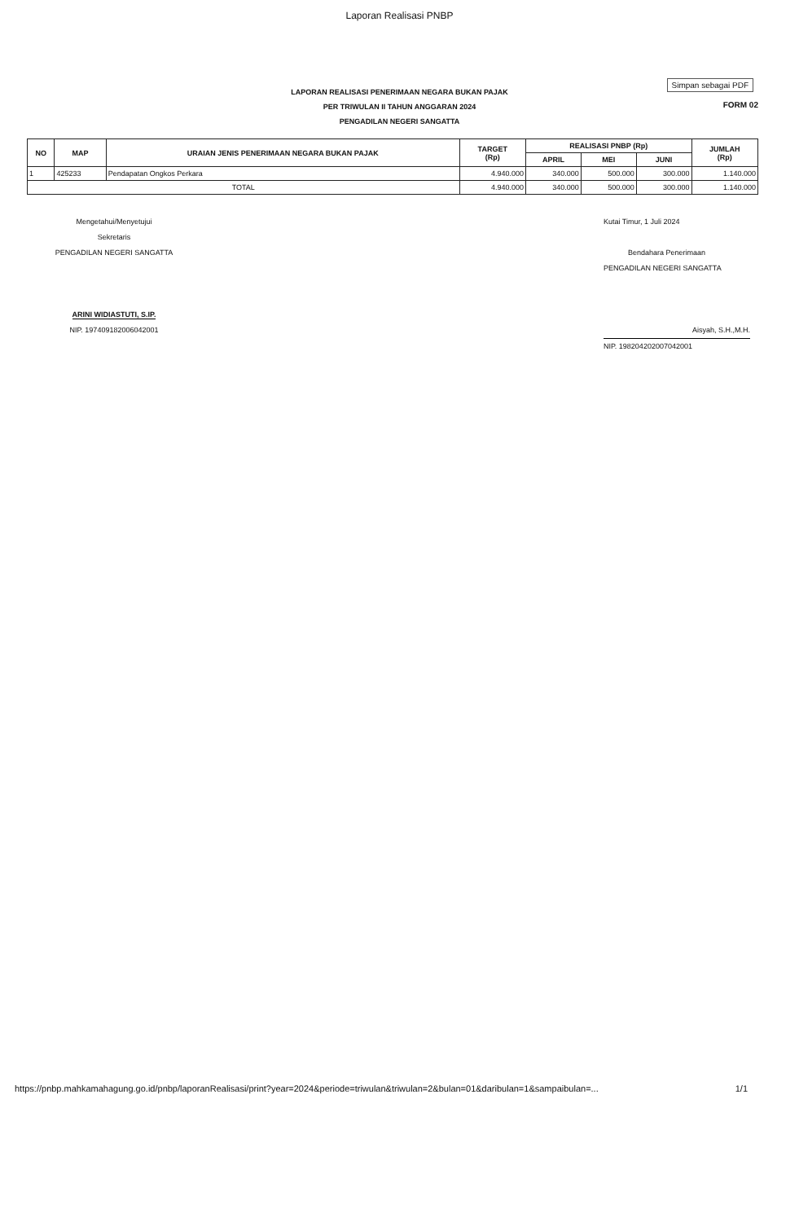Laporan Realisasi PNBP
Simpan sebagai PDF
FORM 02
LAPORAN REALISASI PENERIMAAN NEGARA BUKAN PAJAK
PER TRIWULAN II TAHUN ANGGARAN 2024
PENGADILAN NEGERI SANGATTA
| NO | MAP | URAIAN JENIS PENERIMAAN NEGARA BUKAN PAJAK | TARGET (Rp) | REALISASI PNBP (Rp) | | | JUMLAH (Rp) |
| --- | --- | --- | --- | --- | --- | --- | --- |
| | | | | APRIL | MEI | JUNI | |
| 1 | 425233 | Pendapatan Ongkos Perkara | 4.940.000 | 340.000 | 500.000 | 300.000 | 1.140.000 |
| TOTAL | | | 4.940.000 | 340.000 | 500.000 | 300.000 | 1.140.000 |
Mengetahui/Menyetujui
Sekretaris
PENGADILAN NEGERI SANGATTA
ARINI WIDIASTUTI, S.IP.
NIP. 197409182006042001
Kutai Timur, 1 Juli 2024
Bendahara Penerimaan
PENGADILAN NEGERI SANGATTA
Aisyah, S.H.,M.H.
NIP. 198204202007042001
https://pnbp.mahkamahagung.go.id/pnbp/laporanRealisasi/print?year=2024&periode=triwulan&triwulan=2&bulan=01&daribulan=1&sampaibulan=... 1/1